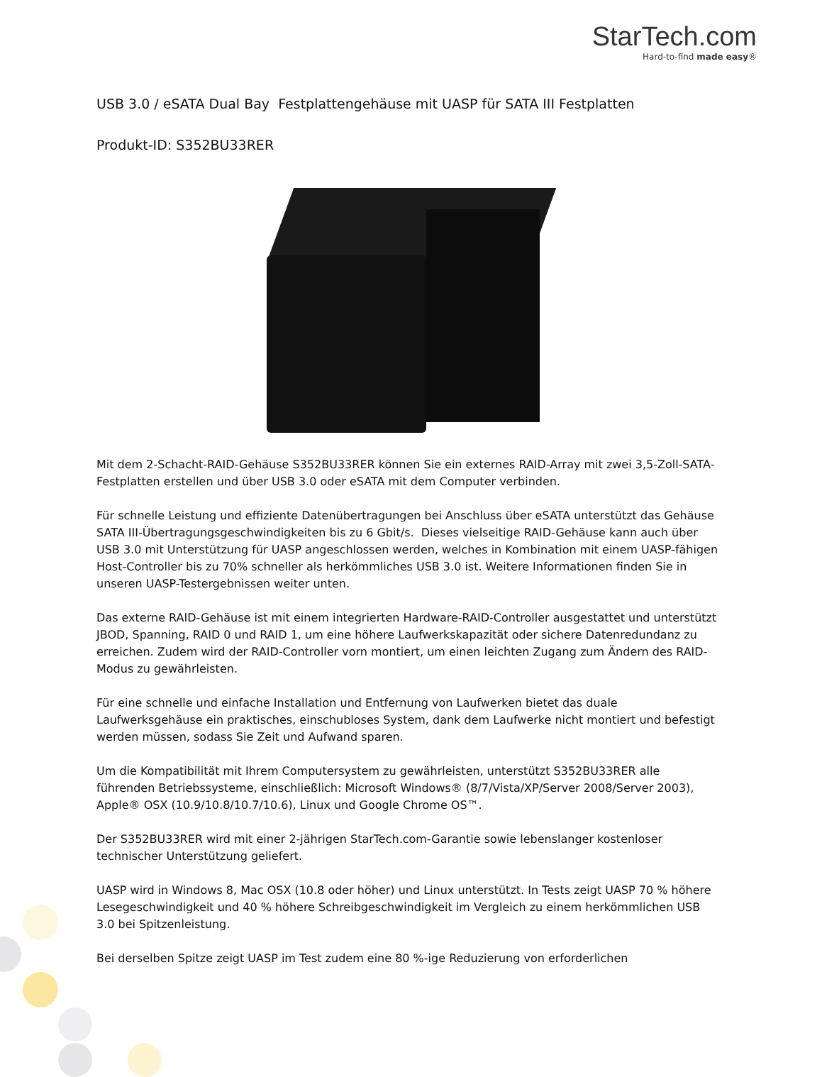StarTech.com
Hard-to-find made easy®
USB 3.0 / eSATA Dual Bay Festplattengehäuse mit UASP für SATA III Festplatten
Produkt-ID: S352BU33RER
Mit dem 2-Schacht-RAID-Gehäuse S352BU33RER können Sie ein externes RAID-Array mit zwei 3,5-Zoll-SATA-Festplatten erstellen und über USB 3.0 oder eSATA mit dem Computer verbinden.
Für schnelle Leistung und effiziente Datenübertragungen bei Anschluss über eSATA unterstützt das Gehäuse SATA III-Übertragungsgeschwindigkeiten bis zu 6 Gbit/s. Dieses vielseitige RAID-Gehäuse kann auch über USB 3.0 mit Unterstützung für UASP angeschlossen werden, welches in Kombination mit einem UASP-fähigen Host-Controller bis zu 70% schneller als herkömmliches USB 3.0 ist. Weitere Informationen finden Sie in unseren UASP-Testergebnissen weiter unten.
Das externe RAID-Gehäuse ist mit einem integrierten Hardware-RAID-Controller ausgestattet und unterstützt JBOD, Spanning, RAID 0 und RAID 1, um eine höhere Laufwerkskapazität oder sichere Datenredundanz zu erreichen. Zudem wird der RAID-Controller vorn montiert, um einen leichten Zugang zum Ändern des RAID-Modus zu gewährleisten.
Für eine schnelle und einfache Installation und Entfernung von Laufwerken bietet das duale Laufwerksgehäuse ein praktisches, einschubloses System, dank dem Laufwerke nicht montiert und befestigt werden müssen, sodass Sie Zeit und Aufwand sparen.
Um die Kompatibilität mit Ihrem Computersystem zu gewährleisten, unterstützt S352BU33RER alle führenden Betriebssysteme, einschließlich: Microsoft Windows® (8/7/Vista/XP/Server 2008/Server 2003), Apple® OSX (10.9/10.8/10.7/10.6), Linux und Google Chrome OS™.
Der S352BU33RER wird mit einer 2-jährigen StarTech.com-Garantie sowie lebenslanger kostenloser technischer Unterstützung geliefert.
UASP wird in Windows 8, Mac OSX (10.8 oder höher) und Linux unterstützt. In Tests zeigt UASP 70 % höhere Lesegeschwindigkeit und 40 % höhere Schreibgeschwindigkeit im Vergleich zu einem herkömmlichen USB 3.0 bei Spitzenleistung.
Bei derselben Spitze zeigt UASP im Test zudem eine 80 %-ige Reduzierung von erforderlichen